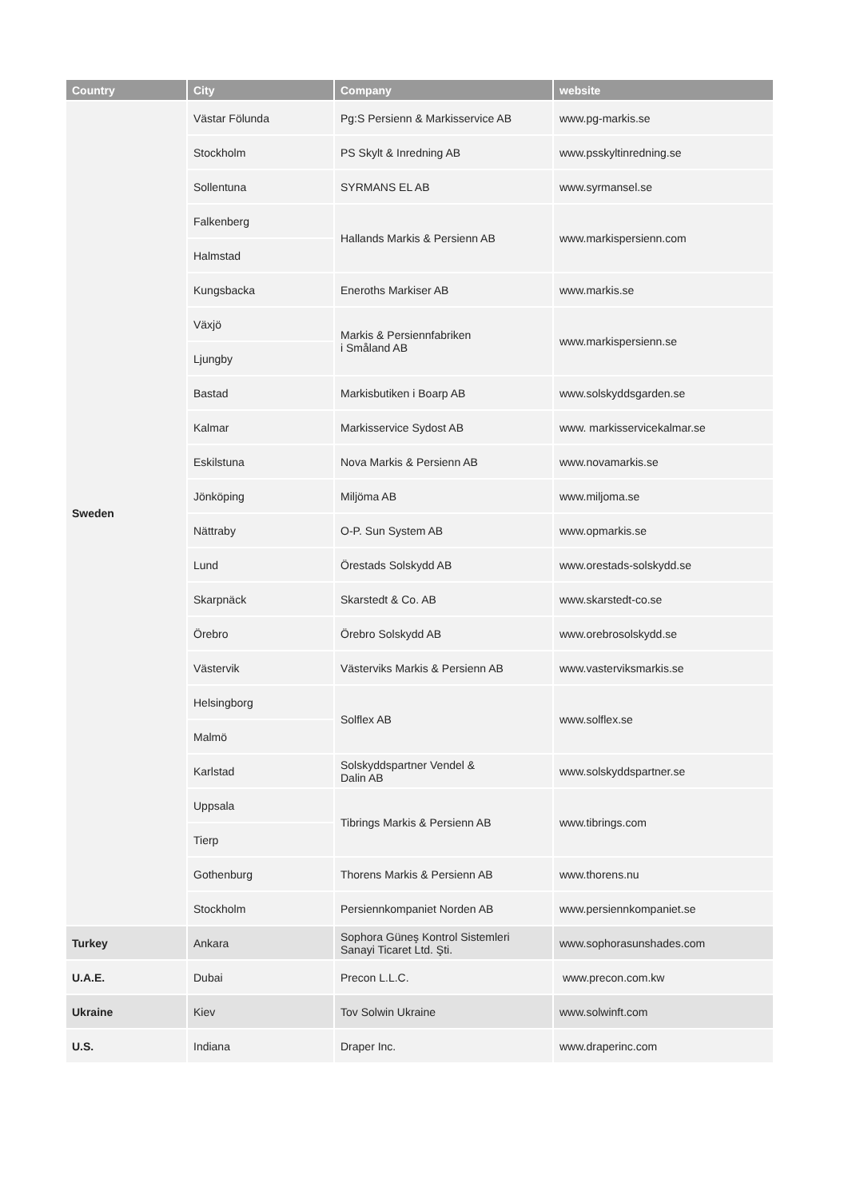| Country | City | Company | website |
| --- | --- | --- | --- |
| Sweden | Västar Fölunda | Pg:S Persienn & Markisservice AB | www.pg-markis.se |
| | Stockholm | PS Skylt & Inredning AB | www.psskyltinredning.se |
| | Sollentuna | SYRMANS EL AB | www.syrmansel.se |
| | Falkenberg | Hallands Markis & Persienn AB | www.markispersienn.com |
| | Halmstad | | |
| | Kungsbacka | Eneroths Markiser AB | www.markis.se |
| | Växjö | Markis & Persiennfabriken i Småland AB | www.markispersienn.se |
| | Ljungby | | |
| | Bastad | Markisbutiken i Boarp AB | www.solskyddsgarden.se |
| | Kalmar | Markisservice Sydost AB | www. markisservicekalmar.se |
| | Eskilstuna | Nova Markis & Persienn AB | www.novamarkis.se |
| | Jönköping | Miljöma AB | www.miljoma.se |
| | Nättraby | O-P. Sun System AB | www.opmarkis.se |
| | Lund | Örestads Solskydd AB | www.orestads-solskydd.se |
| | Skarpnäck | Skarstedt & Co. AB | www.skarstedt-co.se |
| | Örebro | Örebro Solskydd AB | www.orebrosolskydd.se |
| | Västervik | Västerviks Markis & Persienn AB | www.vasterviksmarkis.se |
| | Helsingborg | Solflex AB | www.solflex.se |
| | Malmö | | |
| | Karlstad | Solskyddspartner Vendel & Dalin AB | www.solskyddspartner.se |
| | Uppsala | Tibrings Markis & Persienn AB | www.tibrings.com |
| | Tierp | | |
| | Gothenburg | Thorens Markis & Persienn AB | www.thorens.nu |
| | Stockholm | Persiennkompaniet Norden AB | www.persiennkompaniet.se |
| Turkey | Ankara | Sophora Güneş Kontrol Sistemleri Sanayi Ticaret Ltd. Şti. | www.sophorasunshades.com |
| U.A.E. | Dubai | Precon L.L.C. | www.precon.com.kw |
| Ukraine | Kiev | Tov Solwin Ukraine | www.solwinft.com |
| U.S. | Indiana | Draper Inc. | www.draperinc.com |